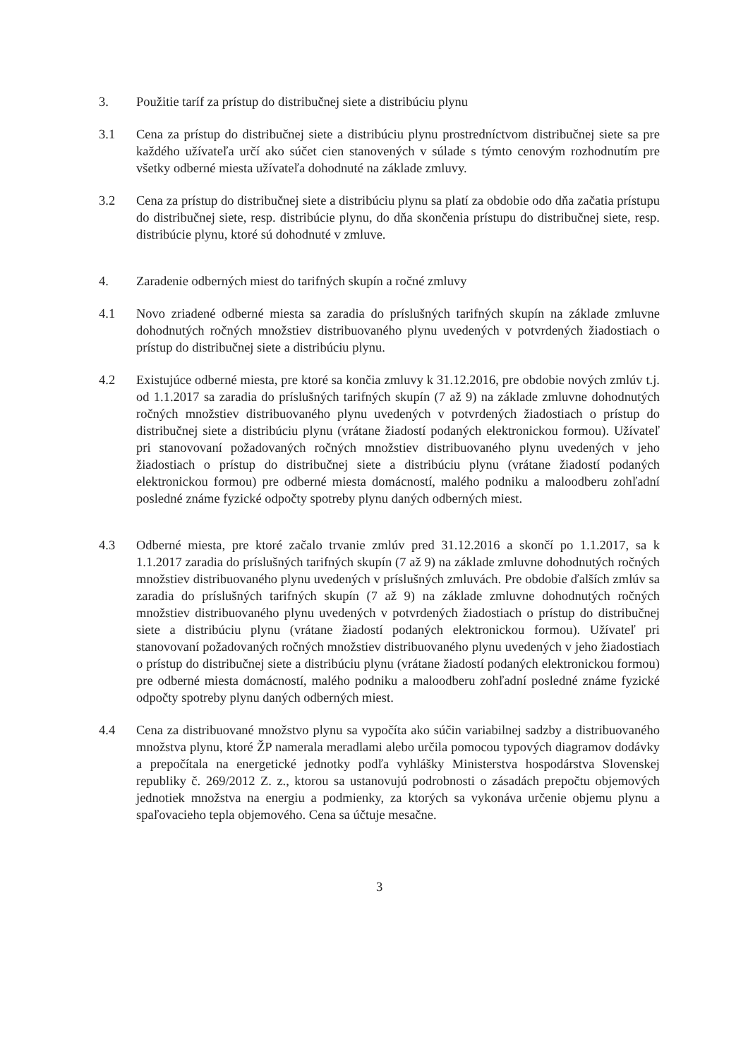3. Použitie taríf za prístup do distribučnej siete a distribúciu plynu
3.1 Cena za prístup do distribučnej siete a distribúciu plynu prostredníctvom distribučnej siete sa pre každého užívateľa určí ako súčet cien stanovených v súlade s týmto cenovým rozhodnutím pre všetky odberné miesta užívateľa dohodnuté na základe zmluvy.
3.2 Cena za prístup do distribučnej siete a distribúciu plynu sa platí za obdobie odo dňa začatia prístupu do distribučnej siete, resp. distribúcie plynu, do dňa skončenia prístupu do distribučnej siete, resp. distribúcie plynu, ktoré sú dohodnuté v zmluve.
4. Zaradenie odberných miest do tarifných skupín a ročné zmluvy
4.1 Novo zriadené odberné miesta sa zaradia do príslušných tarifných skupín na základe zmluvne dohodnutých ročných množstiev distribuovaného plynu uvedených v potvrdených žiadostiach o prístup do distribučnej siete a distribúciu plynu.
4.2 Existujúce odberné miesta, pre ktoré sa končia zmluvy k 31.12.2016, pre obdobie nových zmlúv t.j. od 1.1.2017 sa zaradia do príslušných tarifných skupín (7 až 9) na základe zmluvne dohodnutých ročných množstiev distribuovaného plynu uvedených v potvrdených žiadostiach o prístup do distribučnej siete a distribúciu plynu (vrátane žiadostí podaných elektronickou formou). Užívateľ pri stanovovaní požadovaných ročných množstiev distribuovaného plynu uvedených v jeho žiadostiach o prístup do distribučnej siete a distribúciu plynu (vrátane žiadostí podaných elektronickou formou) pre odberné miesta domácností, malého podniku a maloodberu zohľadní posledné známe fyzické odpočty spotreby plynu daných odberných miest.
4.3 Odberné miesta, pre ktoré začalo trvanie zmlúv pred 31.12.2016 a skončí po 1.1.2017, sa k 1.1.2017 zaradia do príslušných tarifných skupín (7 až 9) na základe zmluvne dohodnutých ročných množstiev distribuovaného plynu uvedených v príslušných zmluvách. Pre obdobie ďalších zmlúv sa zaradia do príslušných tarifných skupín (7 až 9) na základe zmluvne dohodnutých ročných množstiev distribuovaného plynu uvedených v potvrdených žiadostiach o prístup do distribučnej siete a distribúciu plynu (vrátane žiadostí podaných elektronickou formou). Užívateľ pri stanovovaní požadovaných ročných množstiev distribuovaného plynu uvedených v jeho žiadostiach o prístup do distribučnej siete a distribúciu plynu (vrátane žiadostí podaných elektronickou formou) pre odberné miesta domácností, malého podniku a maloodberu zohľadní posledné známe fyzické odpočty spotreby plynu daných odberných miest.
4.4 Cena za distribuované množstvo plynu sa vypočíta ako súčin variabilnej sadzby a distribuovaného množstva plynu, ktoré ŽP namerala meradlami alebo určila pomocou typových diagramov dodávky a prepočítala na energetické jednotky podľa vyhlášky Ministerstva hospodárstva Slovenskej republiky č. 269/2012 Z. z., ktorou sa ustanovujú podrobnosti o zásadách prepočtu objemových jednotiek množstva na energiu a podmienky, za ktorých sa vykonáva určenie objemu plynu a spaľovacieho tepla objemového. Cena sa účtuje mesačne.
3